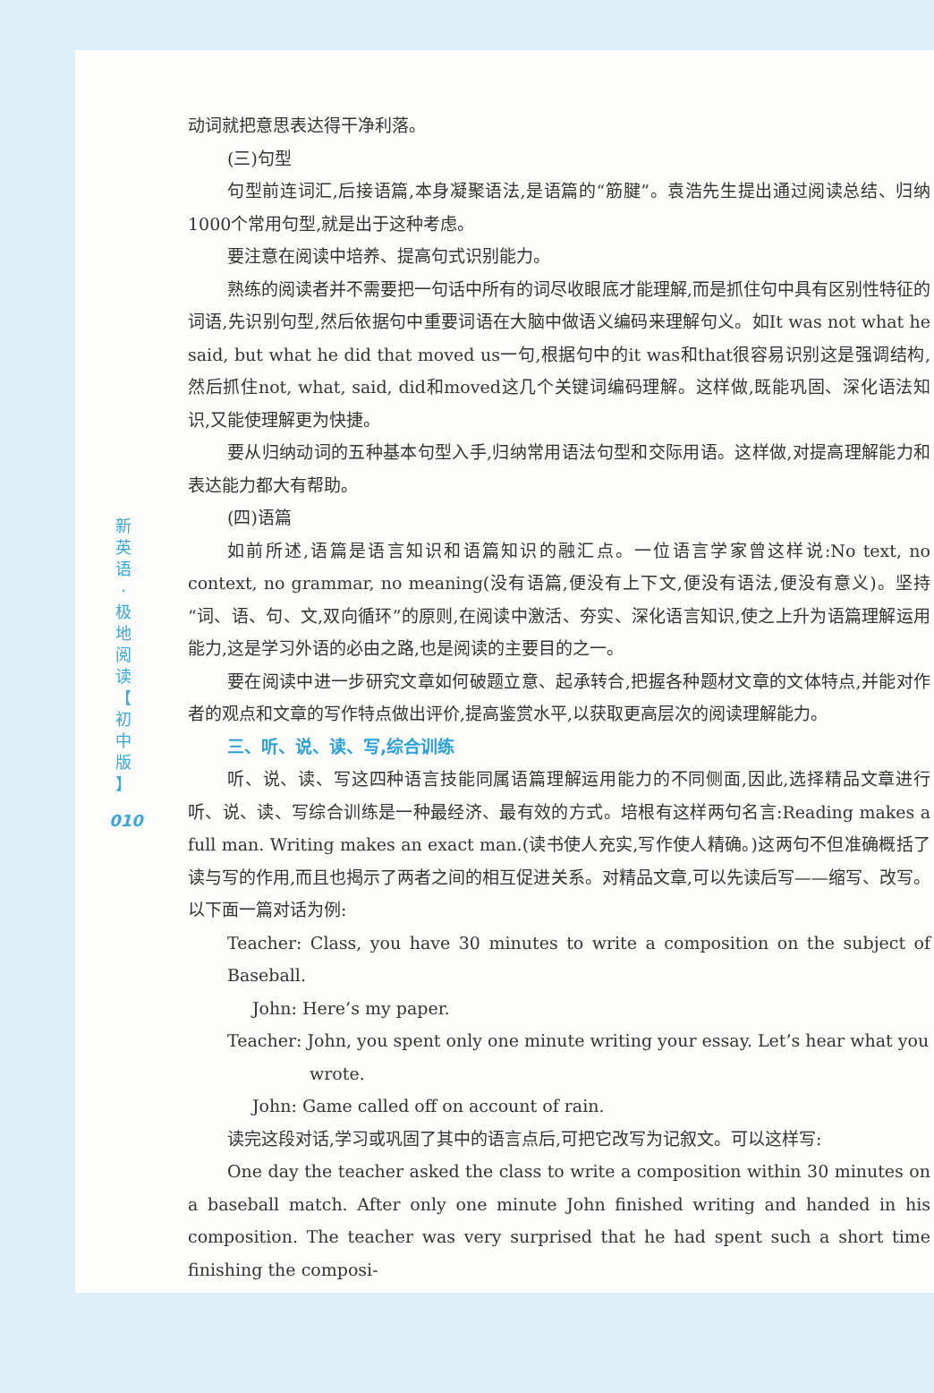新
英
语
·
极
地
阅
读
【
初
中
版
】
010
动词就把意思表达得干净利落。
(三)句型
句型前连词汇,后接语篇,本身凝聚语法,是语篇的“筋腱”。袁浩先生提出通过阅读总结、归纳1000个常用句型,就是出于这种考虑。
要注意在阅读中培养、提高句式识别能力。
熟练的阅读者并不需要把一句话中所有的词尽收眼底才能理解,而是抓住句中具有区别性特征的词语,先识别句型,然后依据句中重要词语在大脑中做语义编码来理解句义。如It was not what he said, but what he did that moved us一句,根据句中的it was和that很容易识别这是强调结构,然后抓住not, what, said, did和moved这几个关键词编码理解。这样做,既能巩固、深化语法知识,又能使理解更为快捷。
要从归纳动词的五种基本句型入手,归纳常用语法句型和交际用语。这样做,对提高理解能力和表达能力都大有帮助。
(四)语篇
如前所述,语篇是语言知识和语篇知识的融汇点。一位语言学家曾这样说:No text, no context, no grammar, no meaning(没有语篇,便没有上下文,便没有语法,便没有意义)。坚持“词、语、句、文,双向循环”的原则,在阅读中激活、夯实、深化语言知识,使之上升为语篇理解运用能力,这是学习外语的必由之路,也是阅读的主要目的之一。
要在阅读中进一步研究文章如何破题立意、起承转合,把握各种题材文章的文体特点,并能对作者的观点和文章的写作特点做出评价,提高鉴赏水平,以获取更高层次的阅读理解能力。
三、听、说、读、写,综合训练
听、说、读、写这四种语言技能同属语篇理解运用能力的不同侧面,因此,选择精品文章进行听、说、读、写综合训练是一种最经济、最有效的方式。培根有这样两句名言:Reading makes a full man. Writing makes an exact man.(读书使人充实,写作使人精确。)这两句不但准确概括了读与写的作用,而且也揭示了两者之间的相互促进关系。对精品文章,可以先读后写——缩写、改写。以下面一篇对话为例:
Teacher: Class, you have 30 minutes to write a composition on the subject of Baseball.
John: Here’s my paper.
Teacher: John, you spent only one minute writing your essay. Let’s hear what you
wrote.
John: Game called off on account of rain.
读完这段对话,学习或巩固了其中的语言点后,可把它改写为记叙文。可以这样写:
One day the teacher asked the class to write a composition within 30 minutes on a baseball match. After only one minute John finished writing and handed in his composition. The teacher was very surprised that he had spent such a short time finishing the composi-